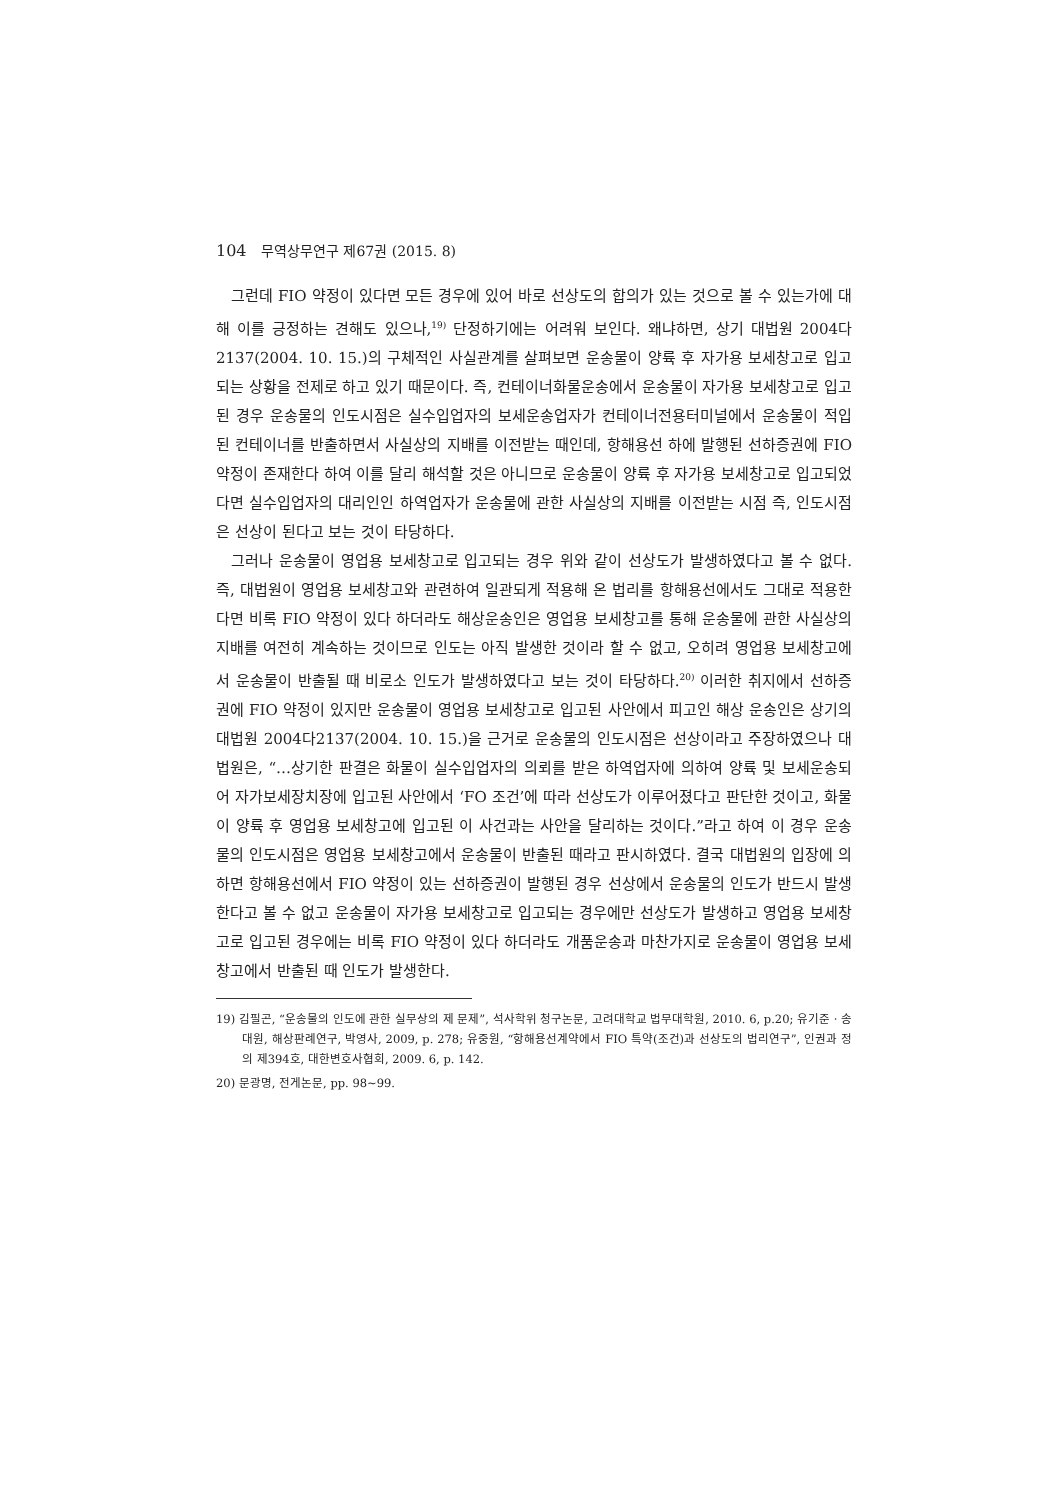104 무역상무연구 제67권 (2015. 8)
그런데 FIO 약정이 있다면 모든 경우에 있어 바로 선상도의 합의가 있는 것으로 볼 수 있는가에 대해 이를 긍정하는 견해도 있으나,<sup>19)</sup> 단정하기에는 어려워 보인다. 왜냐하면, 상기 대법원 2004다2137(2004. 10. 15.)의 구체적인 사실관계를 살펴보면 운송물이 양륙 후 자가용 보세창고로 입고되는 상황을 전제로 하고 있기 때문이다. 즉, 컨테이너화물운송에서 운송물이 자가용 보세창고로 입고된 경우 운송물의 인도시점은 실수입업자의 보세운송업자가 컨테이너전용터미널에서 운송물이 적입된 컨테이너를 반출하면서 사실상의 지배를 이전받는 때인데, 항해용선 하에 발행된 선하증권에 FIO 약정이 존재한다 하여 이를 달리 해석할 것은 아니므로 운송물이 양륙 후 자가용 보세창고로 입고되었다면 실수입업자의 대리인인 하역업자가 운송물에 관한 사실상의 지배를 이전받는 시점 즉, 인도시점은 선상이 된다고 보는 것이 타당하다.
그러나 운송물이 영업용 보세창고로 입고되는 경우 위와 같이 선상도가 발생하였다고 볼 수 없다. 즉, 대법원이 영업용 보세창고와 관련하여 일관되게 적용해 온 법리를 항해용선에서도 그대로 적용한다면 비록 FIO 약정이 있다 하더라도 해상운송인은 영업용 보세창고를 통해 운송물에 관한 사실상의 지배를 여전히 계속하는 것이므로 인도는 아직 발생한 것이라 할 수 없고, 오히려 영업용 보세창고에서 운송물이 반출될 때 비로소 인도가 발생하였다고 보는 것이 타당하다.<sup>20)</sup> 이러한 취지에서 선하증권에 FIO 약정이 있지만 운송물이 영업용 보세창고로 입고된 사안에서 피고인 해상 운송인은 상기의 대법원 2004다2137(2004. 10. 15.)을 근거로 운송물의 인도시점은 선상이라고 주장하였으나 대법원은, “…상기한 판결은 화물이 실수입업자의 의뢰를 받은 하역업자에 의하여 양륙 및 보세운송되어 자가보세장치장에 입고된 사안에서 ‘FO 조건’에 따라 선상도가 이루어졌다고 판단한 것이고, 화물이 양륙 후 영업용 보세창고에 입고된 이 사건과는 사안을 달리하는 것이다.”라고 하여 이 경우 운송물의 인도시점은 영업용 보세창고에서 운송물이 반출된 때라고 판시하였다. 결국 대법원의 입장에 의하면 항해용선에서 FIO 약정이 있는 선하증권이 발행된 경우 선상에서 운송물의 인도가 반드시 발생한다고 볼 수 없고 운송물이 자가용 보세창고로 입고되는 경우에만 선상도가 발생하고 영업용 보세창고로 입고된 경우에는 비록 FIO 약정이 있다 하더라도 개품운송과 마찬가지로 운송물이 영업용 보세창고에서 반출된 때 인도가 발생한다.
19) 김필곤, “운송물의 인도에 관한 실무상의 제 문제”, 석사학위 청구논문, 고려대학교 법무대학원, 2010. 6, p.20; 유기준 · 송대원, 해상판례연구, 박영사, 2009, p. 278; 유중원, “항해용선계약에서 FIO 특약(조건)과 선상도의 법리연구”, 인권과 정의 제394호, 대한변호사협회, 2009. 6, p. 142.
20) 문광명, 전게논문, pp. 98~99.